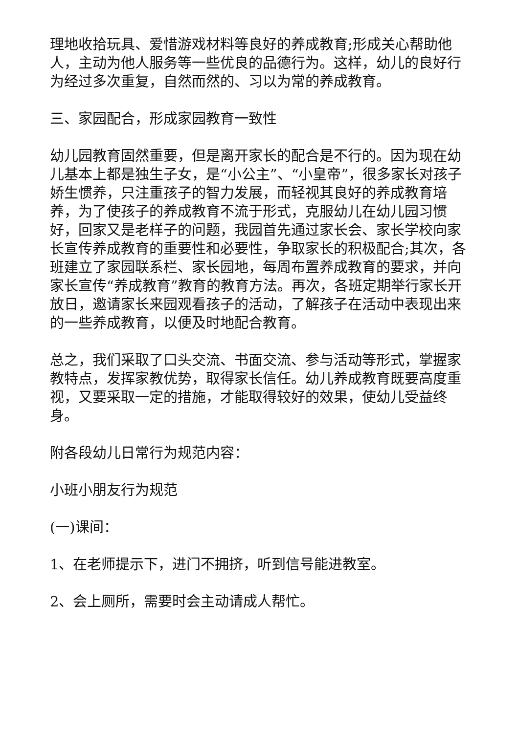理地收拾玩具、爱惜游戏材料等良好的养成教育;形成关心帮助他人，主动为他人服务等一些优良的品德行为。这样，幼儿的良好行为经过多次重复，自然而然的、习以为常的养成教育。
三、家园配合，形成家园教育一致性
幼儿园教育固然重要，但是离开家长的配合是不行的。因为现在幼儿基本上都是独生子女，是“小公主”、“小皇帝”，很多家长对孩子娇生惯养，只注重孩子的智力发展，而轻视其良好的养成教育培养，为了使孩子的养成教育不流于形式，克服幼儿在幼儿园习惯好，回家又是老样子的问题，我园首先通过家长会、家长学校向家长宣传养成教育的重要性和必要性，争取家长的积极配合;其次，各班建立了家园联系栏、家长园地，每周布置养成教育的要求，并向家长宣传“养成教育”教育的教育方法。再次，各班定期举行家长开放日，邀请家长来园观看孩子的活动，了解孩子在活动中表现出来的一些养成教育，以便及时地配合教育。
总之，我们采取了口头交流、书面交流、参与活动等形式，掌握家教特点，发挥家教优势，取得家长信任。幼儿养成教育既要高度重视，又要采取一定的措施，才能取得较好的效果，使幼儿受益终身。
附各段幼儿日常行为规范内容：
小班小朋友行为规范
(一)课间：
1、在老师提示下，进门不拥挤，听到信号能进教室。
2、会上厕所，需要时会主动请成人帮忙。